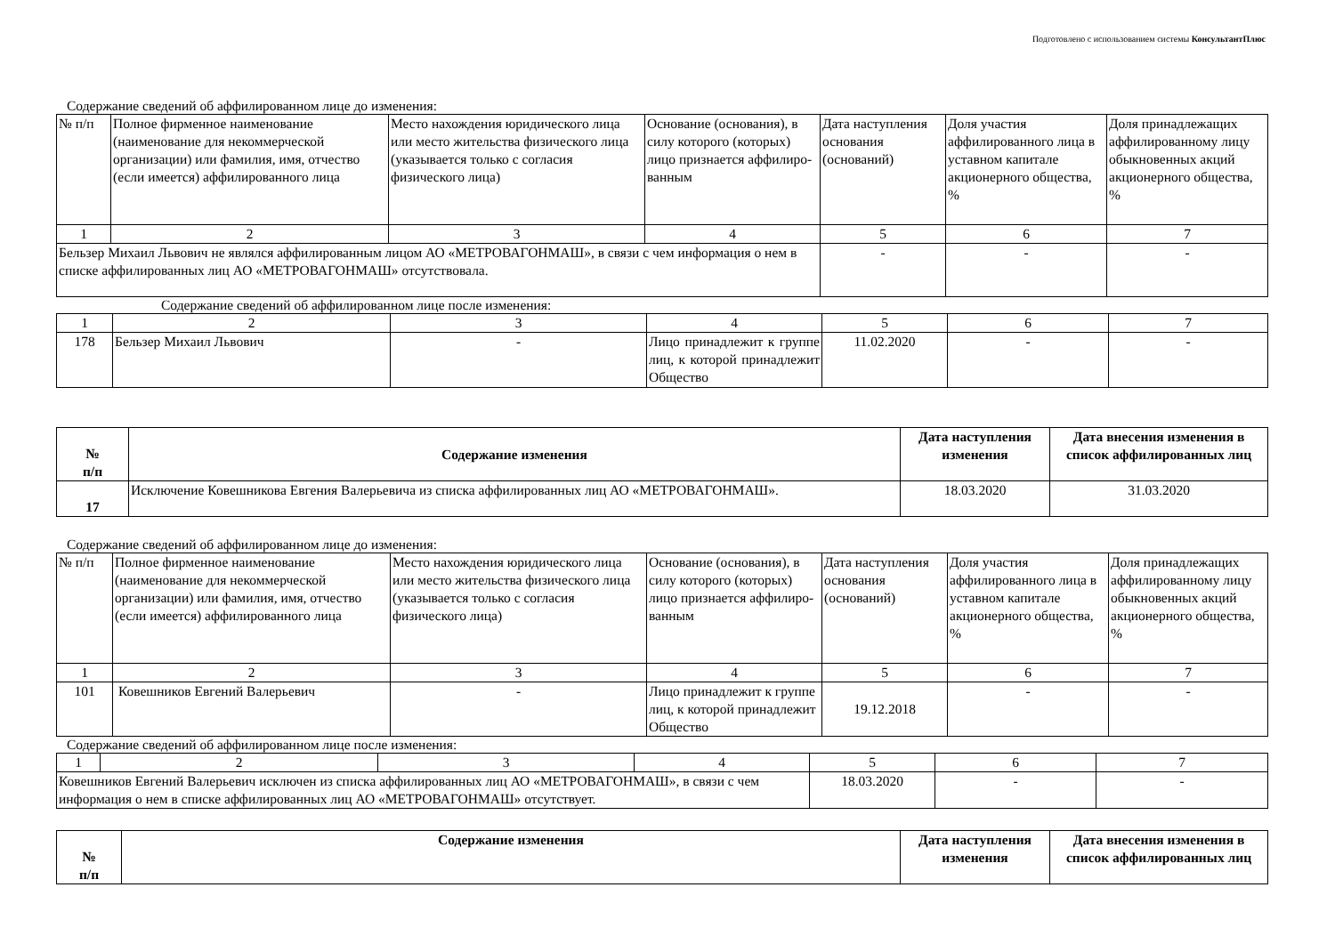Подготовлено с использованием системы КонсультантПлюс
Содержание сведений об аффилированном лице до изменения:
| № п/п | Полное фирменное наименование (наименование для некоммерческой организации) или фамилия, имя, отчество (если имеется) аффилированного лица | Место нахождения юридического лица или место жительства физического лица (указывается только с согласия физического лица) | Основание (основания), в силу которого (которых) лицо признается аффилиро-ванным | Дата наступления основания (оснований) | Доля участия аффилированного лица в уставном капитале акционерного общества, % | Доля принадлежащих аффилированному лицу обыкновенных акций акционерного общества, % |
| 1 | 2 | 3 | 4 | 5 | 6 | 7 |
| Бельзер Михаил Львович не являлся аффилированным лицом АО «МЕТРОВАГОНМАШ», в связи с чем информация о нем в списке аффилированных лиц АО «МЕТРОВАГОНМАШ» отсутствовала. | | | | - | - | - |
Содержание сведений об аффилированном лице после изменения:
| 1 | 2 | 3 | 4 | 5 | 6 | 7 |
| 178 | Бельзер Михаил Львович | - | Лицо принадлежит к группе лиц, к которой принадлежит Общество | 11.02.2020 | - | - |
| № п/п | Содержание изменения | Дата наступления изменения | Дата внесения изменения в список аффилированных лиц |
| --- | --- | --- | --- |
| 17 | Исключение Ковешникова Евгения Валерьевича из списка аффилированных лиц АО «МЕТРОВАГОНМАШ». | 18.03.2020 | 31.03.2020 |
Содержание сведений об аффилированном лице до изменения:
| № п/п | Полное фирменное наименование (наименование для некоммерческой организации) или фамилия, имя, отчество (если имеется) аффилированного лица | Место нахождения юридического лица или место жительства физического лица (указывается только с согласия физического лица) | Основание (основания), в силу которого (которых) лицо признается аффилиро-ванным | Дата наступления основания (оснований) | Доля участия аффилированного лица в уставном капитале акционерного общества, % | Доля принадлежащих аффилированному лицу обыкновенных акций акционерного общества, % |
| 1 | 2 | 3 | 4 | 5 | 6 | 7 |
| 101 | Ковешников Евгений Валерьевич | - | Лицо принадлежит к группе лиц, к которой принадлежит Общество | 19.12.2018 | - | - |
Содержание сведений об аффилированном лице после изменения:
| 1 | 2 | 3 | 4 | 5 | 6 | 7 |
| Ковешников Евгений Валерьевич исключен из списка аффилированных лиц АО «МЕТРОВАГОНМАШ», в связи с чем информация о нем в списке аффилированных лиц АО «МЕТРОВАГОНМАШ» отсутствует. | | | | 18.03.2020 | - | - |
| № п/п | Содержание изменения | Дата наступления изменения | Дата внесения изменения в список аффилированных лиц |
| --- | --- | --- | --- |